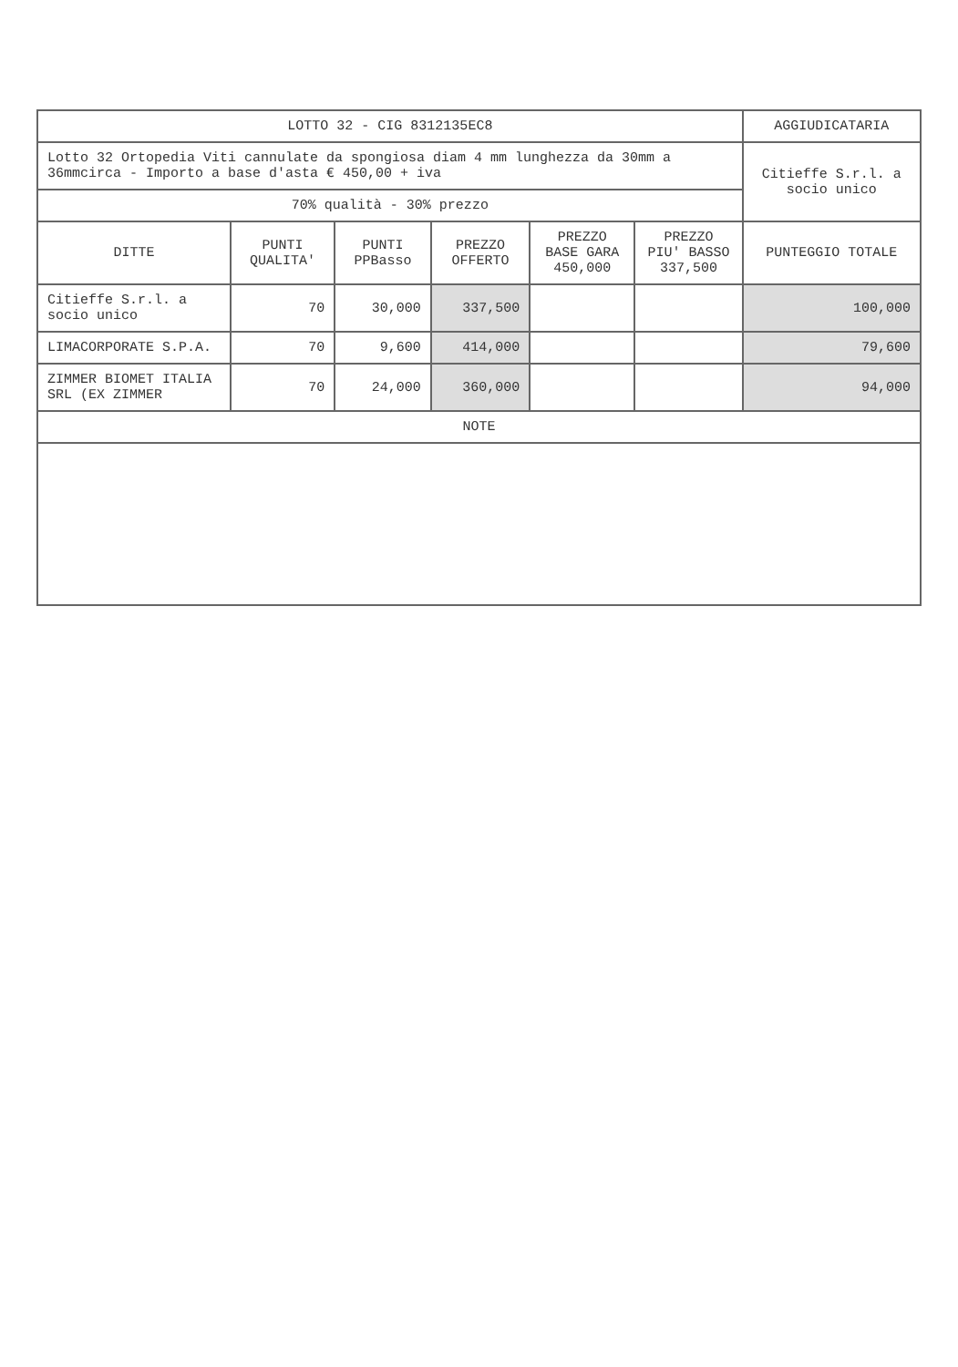| LOTTO 32 - CIG 8312135EC8 | | | | | | AGGIUDICATARIA |
| --- | --- | --- | --- | --- | --- | --- |
| Lotto 32 Ortopedia Viti cannulate da spongiosa diam 4 mm lunghezza da 30mm a 36mmcirca - Importo a base d'asta € 450,00 + iva | | | | | | Citieffe S.r.l. a socio unico |
| 70% qualità - 30% prezzo | | | | | | |
| DITTE | PUNTI QUALITA' | PUNTI PPBasso | PREZZO OFFERTO | PREZZO BASE GARA 450,000 | PREZZO PIU' BASSO 337,500 | PUNTEGGIO TOTALE |
| Citieffe S.r.l. a socio unico | 70 | 30,000 | 337,500 | | | 100,000 |
| LIMACORPORATE S.P.A. | 70 | 9,600 | 414,000 | | | 79,600 |
| ZIMMER BIOMET ITALIA SRL (EX ZIMMER | 70 | 24,000 | 360,000 | | | 94,000 |
| NOTE | | | | | | |